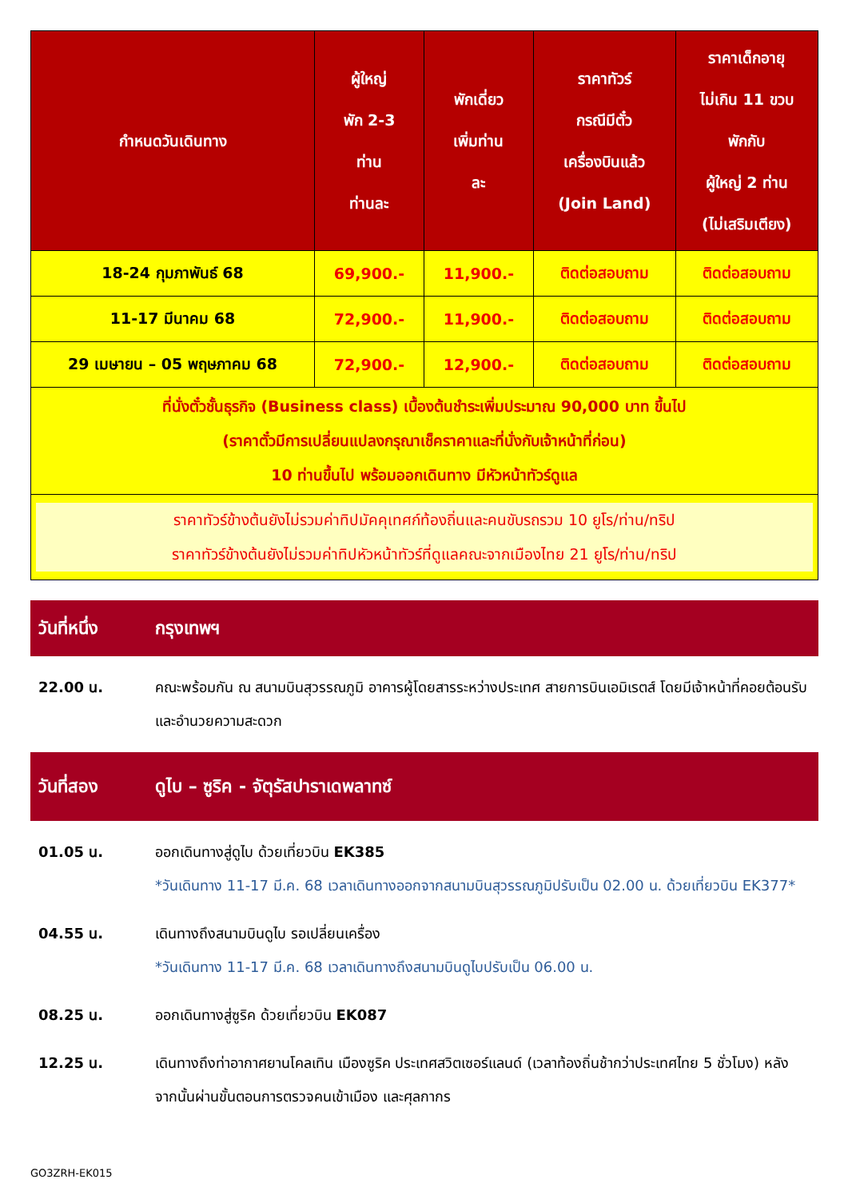| กำหนดวันเดินทาง | ผู้ใหญ่ พัก 2-3 ท่าน ท่านละ | พักเดี่ยว เพิ่มท่าน ละ | ราคาทัวร์ กรณีมีตั๋ว เครื่องบินแล้ว (Join Land) | ราคาเด็กอายุ ไม่เกิน 11 ขวบ พักกับ ผู้ใหญ่ 2 ท่าน (ไม่เสริมเตียง) |
| --- | --- | --- | --- | --- |
| 18-24 กุมภาพันธ์ 68 | 69,900.- | 11,900.- | ติดต่อสอบถาม | ติดต่อสอบถาม |
| 11-17 มีนาคม 68 | 72,900.- | 11,900.- | ติดต่อสอบถาม | ติดต่อสอบถาม |
| 29 เมษายน – 05 พฤษภาคม 68 | 72,900.- | 12,900.- | ติดต่อสอบถาม | ติดต่อสอบถาม |
| ที่นั่งตั๋วชั้นธุรกิจ (Business class) เบื้องต้นชำระเพิ่มประมาณ 90,000 บาท ขึ้นไป (ราคาตั๋วมีการเปลี่ยนแปลงกรุณาเช็คราคาและที่นั่งกับเจ้าหน้าที่ก่อน) 10 ท่านขึ้นไป พร้อมออกเดินทาง มีหัวหน้าทัวร์ดูแล | | | | |
| ราคาทัวร์ข้างต้นยังไม่รวมค่าทิปมัคคุเทศก์ท้องถิ่นและคนขับรถรวม 10 ยูโร/ท่าน/ทริป ราคาทัวร์ข้างต้นยังไม่รวมค่าทิปหัวหน้าทัวร์ที่ดูแลคณะจากเมืองไทย 21 ยูโร/ท่าน/ทริป | | | | |
วันที่หนึ่ง กรุงเทพฯ
22.00 น. คณะพร้อมกัน ณ สนามบินสุวรรณภูมิ อาคารผู้โดยสารระหว่างประเทศ สายการบินเอมิเรตส์ โดยมีเจ้าหน้าที่คอยต้อนรับและอำนวยความสะดวก
วันที่สอง ดูไบ – ซูริค - จัตุรัสปาราเดพลาทซ์
01.05 น. ออกเดินทางสู่ดูไบ ด้วยเที่ยวบิน EK385
*วันเดินทาง 11-17 มี.ค. 68 เวลาเดินทางออกจากสนามบินสุวรรณภูมิปรับเป็น 02.00 น. ด้วยเที่ยวบิน EK377*
04.55 น. เดินทางถึงสนามบินดูไบ รอเปลี่ยนเครื่อง
*วันเดินทาง 11-17 มี.ค. 68 เวลาเดินทางถึงสนามบินดูไบปรับเป็น 06.00 น.
08.25 น. ออกเดินทางสู่ซูริค ด้วยเที่ยวบิน EK087
12.25 น. เดินทางถึงท่าอากาศยานโคลเทิน เมืองซูริค ประเทศสวิตเซอร์แลนด์ (เวลาท้องถิ่นช้ากว่าประเทศไทย 5 ชั่วโมง) หลังจากนั้นผ่านขั้นตอนการตรวจคนเข้าเมือง และศุลกากร
GO3ZRH-EK015